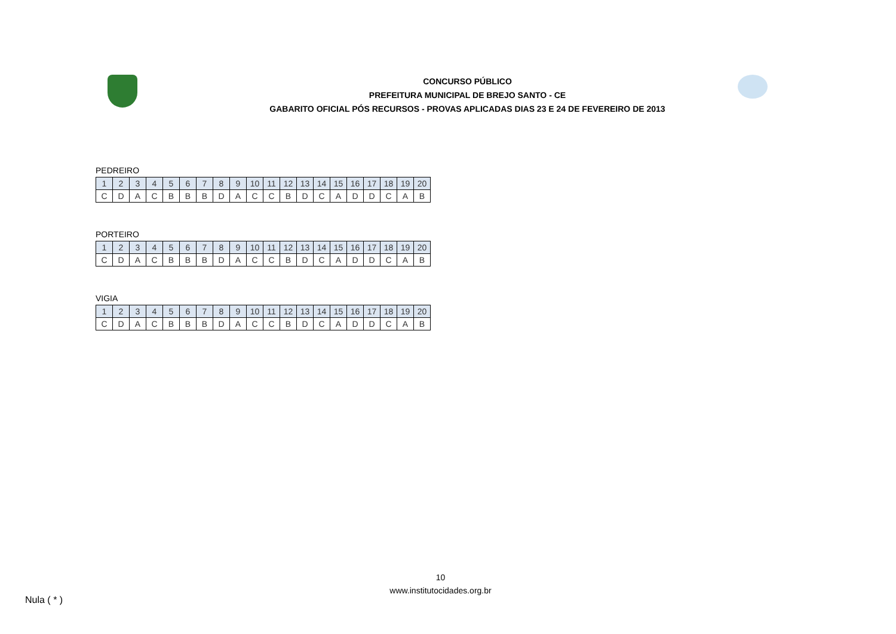CONCURSO PÚBLICO
PREFEITURA MUNICIPAL DE BREJO SANTO - CE
GABARITO OFICIAL PÓS RECURSOS - PROVAS APLICADAS DIAS 23 E 24 DE FEVEREIRO DE 2013
PEDREIRO
| 1 | 2 | 3 | 4 | 5 | 6 | 7 | 8 | 9 | 10 | 11 | 12 | 13 | 14 | 15 | 16 | 17 | 18 | 19 | 20 |
| C | D | A | C | B | B | B | D | A | C | C | B | D | C | A | D | D | C | A | B |
PORTEIRO
| 1 | 2 | 3 | 4 | 5 | 6 | 7 | 8 | 9 | 10 | 11 | 12 | 13 | 14 | 15 | 16 | 17 | 18 | 19 | 20 |
| C | D | A | C | B | B | B | D | A | C | C | B | D | C | A | D | D | C | A | B |
VIGIA
| 1 | 2 | 3 | 4 | 5 | 6 | 7 | 8 | 9 | 10 | 11 | 12 | 13 | 14 | 15 | 16 | 17 | 18 | 19 | 20 |
| C | D | A | C | B | B | B | D | A | C | C | B | D | C | A | D | D | C | A | B |
10
www.institutocidades.org.br
Nula ( * )